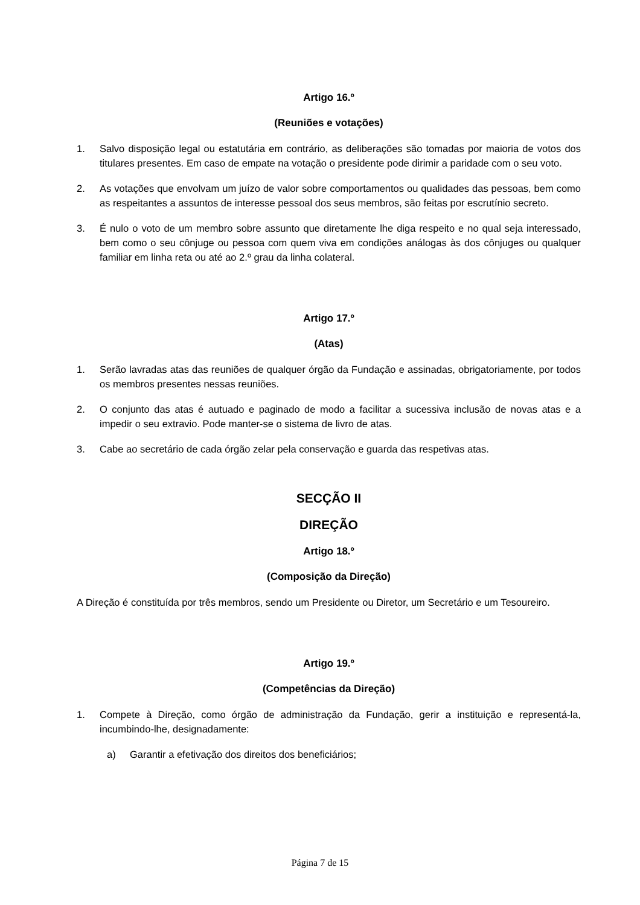Artigo 16.º
(Reuniões e votações)
1. Salvo disposição legal ou estatutária em contrário, as deliberações são tomadas por maioria de votos dos titulares presentes. Em caso de empate na votação o presidente pode dirimir a paridade com o seu voto.
2. As votações que envolvam um juízo de valor sobre comportamentos ou qualidades das pessoas, bem como as respeitantes a assuntos de interesse pessoal dos seus membros, são feitas por escrutínio secreto.
3. É nulo o voto de um membro sobre assunto que diretamente lhe diga respeito e no qual seja interessado, bem como o seu cônjuge ou pessoa com quem viva em condições análogas às dos cônjuges ou qualquer familiar em linha reta ou até ao 2.º grau da linha colateral.
Artigo 17.º
(Atas)
1. Serão lavradas atas das reuniões de qualquer órgão da Fundação e assinadas, obrigatoriamente, por todos os membros presentes nessas reuniões.
2. O conjunto das atas é autuado e paginado de modo a facilitar a sucessiva inclusão de novas atas e a impedir o seu extravio. Pode manter-se o sistema de livro de atas.
3. Cabe ao secretário de cada órgão zelar pela conservação e guarda das respetivas atas.
SECÇÃO II
DIREÇÃO
Artigo 18.º
(Composição da Direção)
A Direção é constituída por três membros, sendo um Presidente ou Diretor, um Secretário e um Tesoureiro.
Artigo 19.º
(Competências da Direção)
1. Compete à Direção, como órgão de administração da Fundação, gerir a instituição e representá-la, incumbindo-lhe, designadamente:
a) Garantir a efetivação dos direitos dos beneficiários;
Página 7 de 15